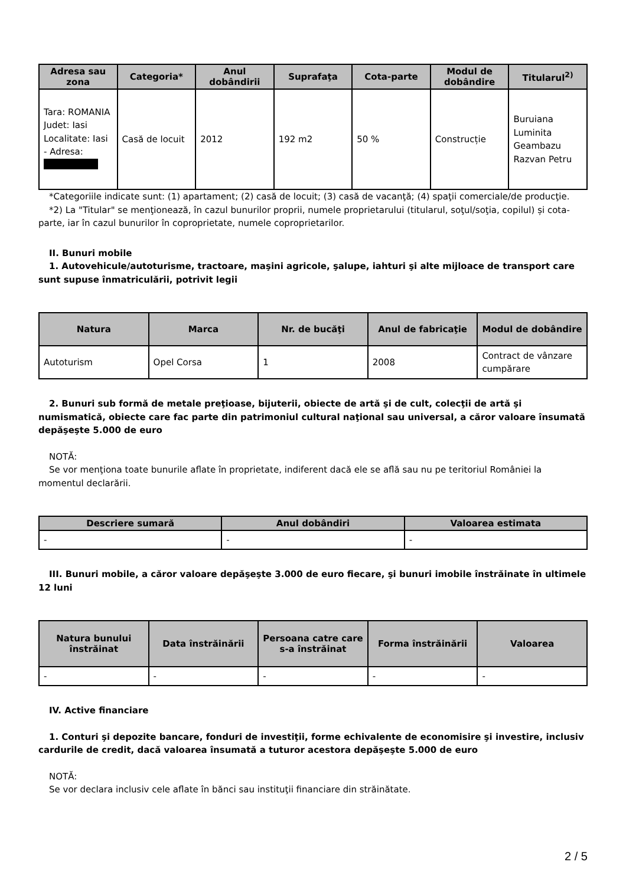| Adresa sau zona | Categoria* | Anul dobândirii | Suprafaţa | Cota-parte | Modul de dobândire | Titularul<sup>2)</sup> |
| --- | --- | --- | --- | --- | --- | --- |
| Tara: ROMANIA Judet: Iasi Localitate: Iasi - Adresa: | Casă de locuit | 2012 | 192 m2 | 50 % | Construcție | Buruiana Luminita Geambazu Razvan Petru |
*Categoriile indicate sunt: (1) apartament; (2) casă de locuit; (3) casă de vacanţă; (4) spaţii comerciale/de producţie.
*2) La "Titular" se menţionează, în cazul bunurilor proprii, numele proprietarului (titularul, soţul/soţia, copilul) și cota-parte, iar în cazul bunurilor în coproprietate, numele coproprietarilor.
II. Bunuri mobile
1. Autovehicule/autoturisme, tractoare, maşini agricole, şalupe, iahturi şi alte mijloace de transport care sunt supuse înmatriculării, potrivit legii
| Natura | Marca | Nr. de bucăţi | Anul de fabricaţie | Modul de dobândire |
| --- | --- | --- | --- | --- |
| Autoturism | Opel Corsa | 1 | 2008 | Contract de vânzare cumpărare |
2. Bunuri sub formă de metale preţioase, bijuterii, obiecte de artă şi de cult, colecţii de artă şi numismatică, obiecte care fac parte din patrimoniul cultural naţional sau universal, a căror valoare însumată depăşeşte 5.000 de euro
NOTĂ:
Se vor menţiona toate bunurile aflate în proprietate, indiferent dacă ele se află sau nu pe teritoriul României la momentul declarării.
| Descriere sumară | Anul dobândiri | Valoarea estimata |
| --- | --- | --- |
| - | - | - |
III. Bunuri mobile, a căror valoare depăşeşte 3.000 de euro fiecare, şi bunuri imobile înstrăinate în ultimele 12 luni
| Natura bunului înstrăinat | Data înstrăinării | Persoana catre care s-a înstrăinat | Forma înstrăinării | Valoarea |
| --- | --- | --- | --- | --- |
| - | - | - | - | - |
IV. Active financiare
1. Conturi şi depozite bancare, fonduri de investiţii, forme echivalente de economisire şi investire, inclusiv cardurile de credit, dacă valoarea însumată a tuturor acestora depăşeşte 5.000 de euro
NOTĂ:
Se vor declara inclusiv cele aflate în bănci sau instituţii financiare din străinătate.
2 / 5